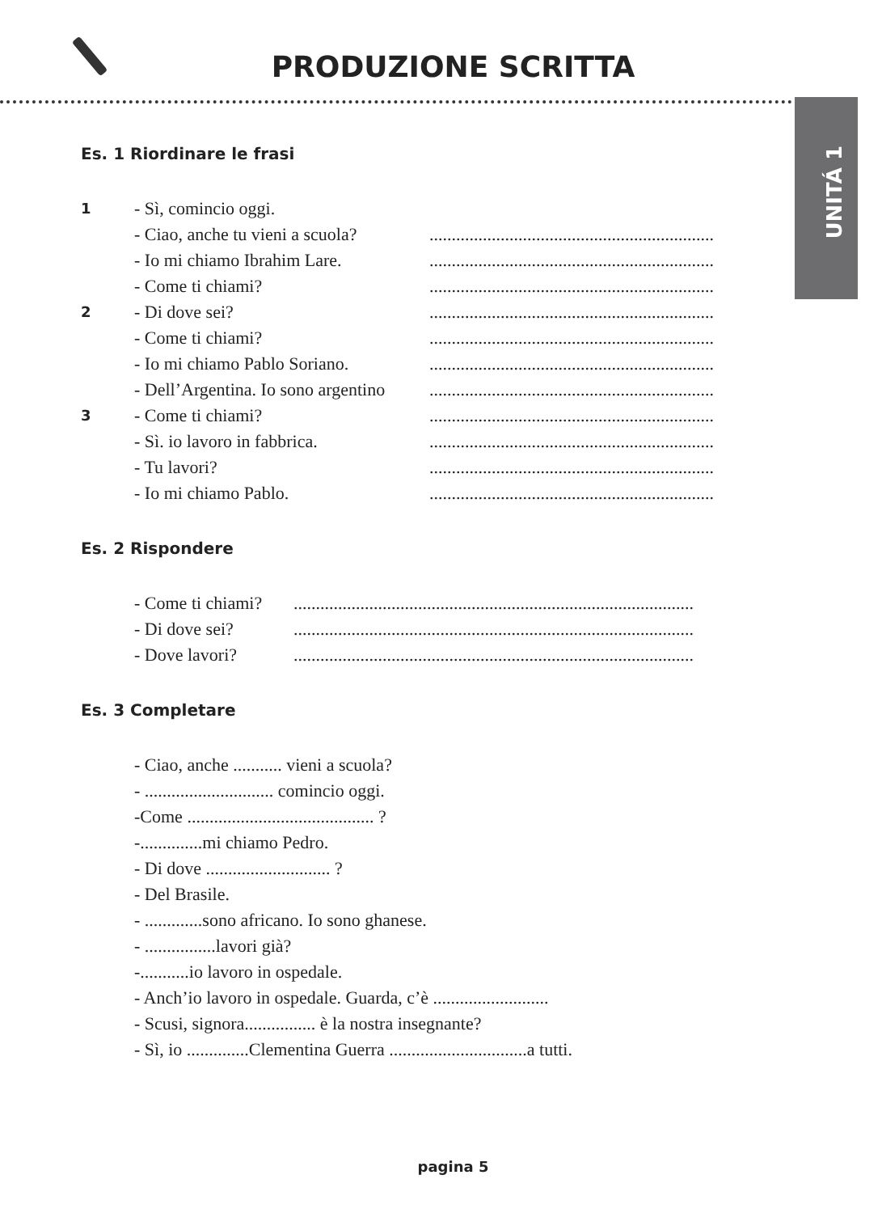PRODUZIONE SCRITTA
UNITÁ 1
Es. 1 Riordinare le frasi
1 - Sì, comincio oggi.
- Ciao, anche tu vieni a scuola?................................................................
- Io mi chiamo Ibrahim Lare.................................................................
- Come ti chiami?................................................................
2 - Di dove sei?................................................................
- Come ti chiami?................................................................
- Io mi chiamo Pablo Soriano.................................................................
- Dell’Argentina. Io sono argentino................................................................
3 - Come ti chiami?................................................................
- Sì. io lavoro in fabbrica.................................................................
- Tu lavori?................................................................
- Io mi chiamo Pablo.................................................................
Es. 2 Rispondere
- Come ti chiami?..........................................................................................
- Di dove sei?..........................................................................................
- Dove lavori?..........................................................................................
Es. 3 Completare
- Ciao, anche ........... vieni a scuola?
- ............................. comincio oggi.
-Come .......................................... ?
-..............mi chiamo Pedro.
- Di dove ............................ ?
- Del Brasile.
- .............sono africano. Io sono ghanese.
- ................lavori già?
-...........io lavoro in ospedale.
- Anch’io lavoro in ospedale. Guarda, c’è ..........................
- Scusi, signora................ è la nostra insegnante?
- Sì, io ..............Clementina Guerra ...............................a tutti.
pagina 5